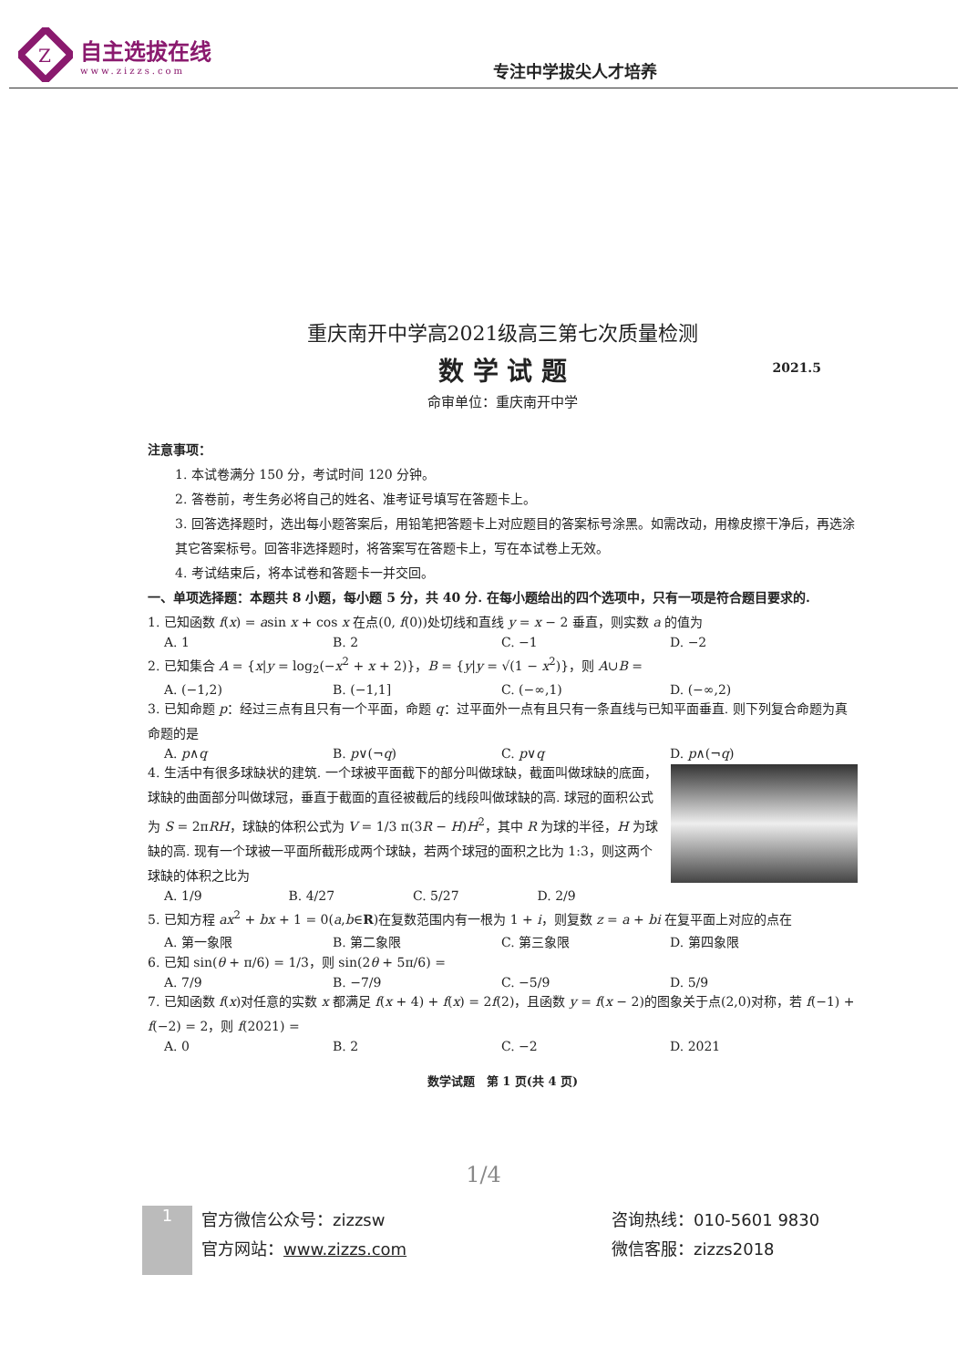Z
自主选拔在线
www.zizzs.com
专注中学拔尖人才培养
重庆南开中学高2021级高三第七次质量检测
数 学 试 题 2021.5
命审单位：重庆南开中学
注意事项：
1. 本试卷满分 150 分，考试时间 120 分钟。
2. 答卷前，考生务必将自己的姓名、准考证号填写在答题卡上。
3. 回答选择题时，选出每小题答案后，用铅笔把答题卡上对应题目的答案标号涂黑。如需改动，用橡皮擦干净后，再选涂其它答案标号。回答非选择题时，将答案写在答题卡上，写在本试卷上无效。
4. 考试结束后，将本试卷和答题卡一并交回。
一、单项选择题：本题共 8 小题，每小题 5 分，共 40 分. 在每小题给出的四个选项中，只有一项是符合题目要求的.
1. 已知函数 f(x) = asin x + cos x 在点(0, f(0))处切线和直线 y = x − 2 垂直，则实数 a 的值为
A. 1 B. 2 C. −1 D. −2
2. 已知集合 A = {x|y = log<sub>2</sub>(−x<sup>2</sup> + x + 2)}，B = {y|y = √(1 − x<sup>2</sup>)}，则 A∪B =
A. (−1,2) B. (−1,1] C. (−∞,1) D. (−∞,2)
3. 已知命题 p：经过三点有且只有一个平面，命题 q：过平面外一点有且只有一条直线与已知平面垂直. 则下列复合命题为真命题的是
A. p∧q B. p∨(¬q) C. p∨q D. p∧(¬q)
4. 生活中有很多球缺状的建筑. 一个球被平面截下的部分叫做球缺，截面叫做球缺的底面，球缺的曲面部分叫做球冠，垂直于截面的直径被截后的线段叫做球缺的高. 球冠的面积公式为 S = 2πRH，球缺的体积公式为 V = 1/3 π(3R − H)H<sup>2</sup>，其中 R 为球的半径，H 为球缺的高. 现有一个球被一平面所截形成两个球缺，若两个球冠的面积之比为 1:3，则这两个球缺的体积之比为
A. 1/9 B. 4/27 C. 5/27 D. 2/9
5. 已知方程 ax<sup>2</sup> + bx + 1 = 0(a,b∈R)在复数范围内有一根为 1 + i，则复数 z = a + bi 在复平面上对应的点在
A. 第一象限 B. 第二象限 C. 第三象限 D. 第四象限
6. 已知 sin(θ + π/6) = 1/3，则 sin(2θ + 5π/6) =
A. 7/9 B. −7/9 C. −5/9 D. 5/9
7. 已知函数 f(x)对任意的实数 x 都满足 f(x + 4) + f(x) = 2f(2)，且函数 y = f(x − 2)的图象关于点(2,0)对称，若 f(−1) + f(−2) = 2，则 f(2021) =
A. 0 B. 2 C. −2 D. 2021
数学试题　第 1 页(共 4 页)
1/4
1
官方微信公众号：zizzsw
官方网站：www.zizzs.com
咨询热线：010-5601 9830
微信客服：zizzs2018